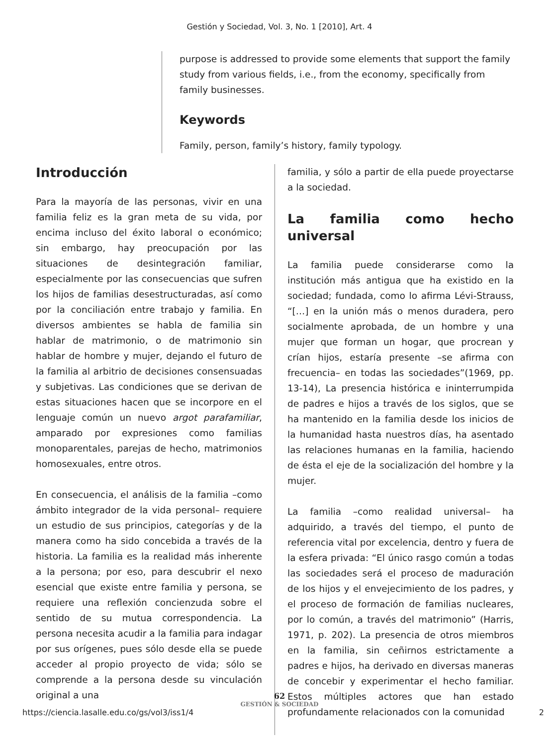Gestión y Sociedad, Vol. 3, No. 1 [2010], Art. 4
purpose is addressed to provide some elements that support the family study from various fields, i.e., from the economy, specifically from family businesses.
Keywords
Family, person, family’s history, family typology.
Introducción
Para la mayoría de las personas, vivir en una familia feliz es la gran meta de su vida, por encima incluso del éxito laboral o económico; sin embargo, hay preocupación por las situaciones de desintegración familiar, especialmente por las consecuencias que sufren los hijos de familias desestructuradas, así como por la conciliación entre trabajo y familia. En diversos ambientes se habla de familia sin hablar de matrimonio, o de matrimonio sin hablar de hombre y mujer, dejando el futuro de la familia al arbitrio de decisiones consensuadas y subjetivas. Las condiciones que se derivan de estas situaciones hacen que se incorpore en el lenguaje común un nuevo argot parafamiliar, amparado por expresiones como familias monoparentales, parejas de hecho, matrimonios homosexuales, entre otros.
En consecuencia, el análisis de la familia –como ámbito integrador de la vida personal– requiere un estudio de sus principios, categorías y de la manera como ha sido concebida a través de la historia. La familia es la realidad más inherente a la persona; por eso, para descubrir el nexo esencial que existe entre familia y persona, se requiere una reflexión concienzuda sobre el sentido de su mutua correspondencia. La persona necesita acudir a la familia para indagar por sus orígenes, pues sólo desde ella se puede acceder al propio proyecto de vida; sólo se comprende a la persona desde su vinculación original a una
familia, y sólo a partir de ella puede proyectarse a la sociedad.
La familia como hecho universal
La familia puede considerarse como la institución más antigua que ha existido en la sociedad; fundada, como lo afirma Lévi-Strauss, “[…] en la unión más o menos duradera, pero socialmente aprobada, de un hombre y una mujer que forman un hogar, que procrean y crían hijos, estaría presente –se afirma con frecuencia– en todas las sociedades”(1969, pp. 13-14), La presencia histórica e ininterrumpida de padres e hijos a través de los siglos, que se ha mantenido en la familia desde los inicios de la humanidad hasta nuestros días, ha asentado las relaciones humanas en la familia, haciendo de ésta el eje de la socialización del hombre y la mujer.
La familia –como realidad universal– ha adquirido, a través del tiempo, el punto de referencia vital por excelencia, dentro y fuera de la esfera privada: “El único rasgo común a todas las sociedades será el proceso de maduración de los hijos y el envejecimiento de los padres, y el proceso de formación de familias nucleares, por lo común, a través del matrimonio” (Harris, 1971, p. 202). La presencia de otros miembros en la familia, sin ceñirnos estrictamente a padres e hijos, ha derivado en diversas maneras de concebir y experimentar el hecho familiar. Estos múltiples actores que han estado profundamente relacionados con la comunidad
62
GESTIÓN & SOCIEDAD
https://ciencia.lasalle.edu.co/gs/vol3/iss1/4 2